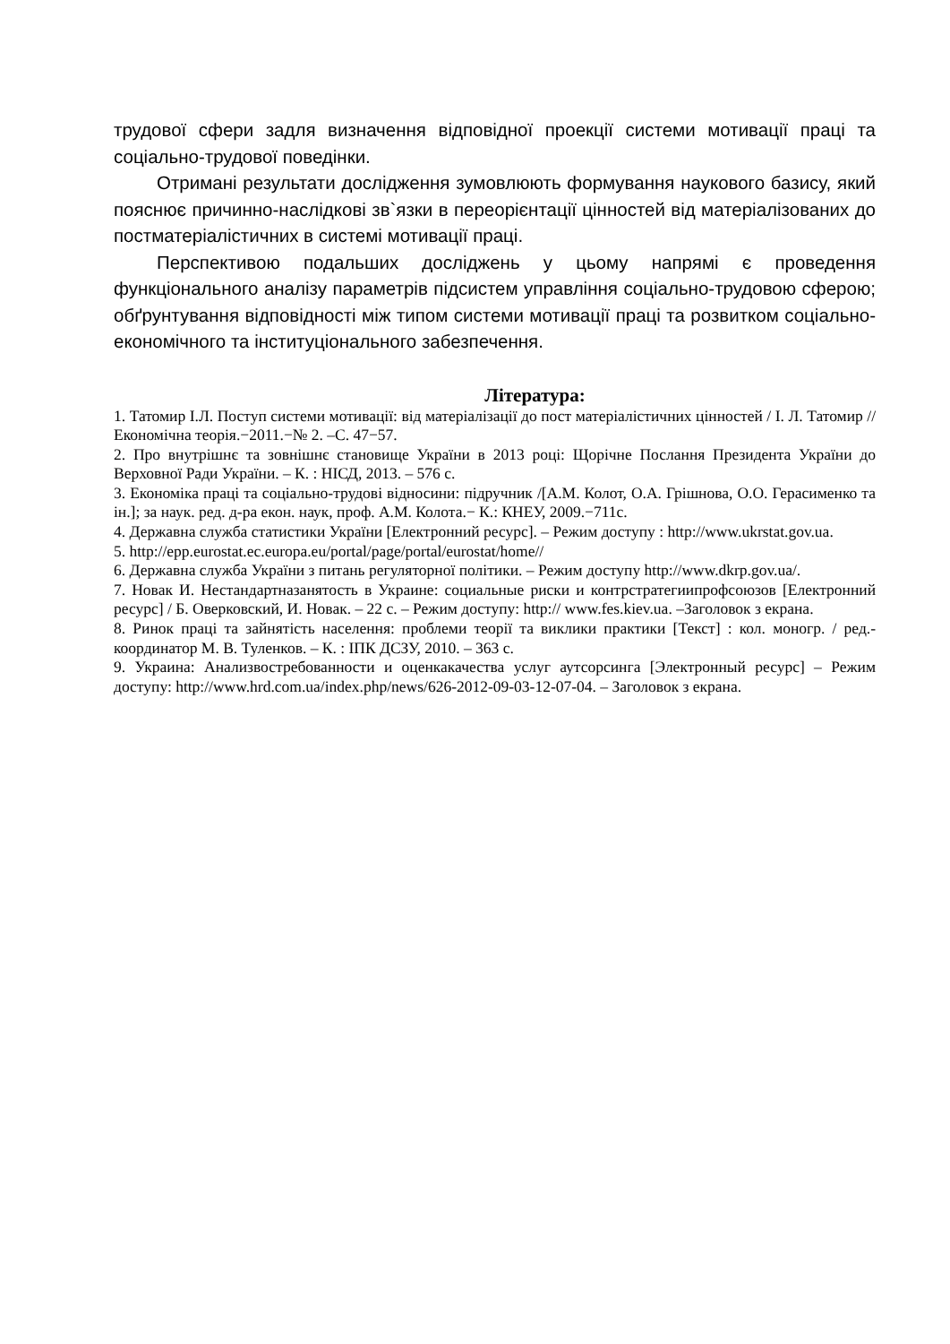трудової сфери задля визначення відповідної проекції системи мотивації праці та соціально-трудової поведінки.
Отримані результати дослідження зумовлюють формування наукового базису, який пояснює причинно-наслідкові зв`язки в переорієнтації цінностей від матеріалізованих до постматеріалістичних в системі мотивації праці.
Перспективою подальших досліджень у цьому напрямі є проведення функціонального аналізу параметрів підсистем управління соціально-трудовою сферою; обґрунтування відповідності між типом системи мотивації праці та розвитком соціально-економічного та інституціонального забезпечення.
Література:
1. Татомир І.Л. Поступ системи мотивації: від матеріалізації до пост матеріалістичних цінностей / І. Л. Татомир // Економічна теорія.−2011.−№ 2. –С. 47−57.
2. Про внутрішнє та зовнішнє становище України в 2013 році: Щорічне Послання Президента України до Верховної Ради України. – К. : НІСД, 2013. – 576 с.
3. Економіка праці та соціально-трудові відносини: підручник /[А.М. Колот, О.А. Грішнова, О.О. Герасименко та ін.]; за наук. ред. д-ра екон. наук, проф. А.М. Колота.− К.: КНЕУ, 2009.−711с.
4. Державна служба статистики України [Електронний ресурс]. – Режим доступу : http://www.ukrstat.gov.ua.
5. http://epp.eurostat.ec.europa.eu/portal/page/portal/eurostat/home//
6. Державна служба України з питань регуляторної політики. – Режим доступу http://www.dkrp.gov.ua/.
7. Новак И. Нестандартназанятость в Украине: социальные риски и контрстратегиипрофсоюзов [Електронний ресурс] / Б. Оверковский, И. Новак. – 22 с. – Режим доступу: http:// www.fes.kiev.ua. –Заголовок з екрана.
8. Ринок праці та зайнятість населення: проблеми теорії та виклики практики [Текст] : кол. моногр. / ред.-координатор М. В. Туленков. – К. : ІПК ДСЗУ, 2010. – 363 с.
9. Украина: Анализвостребованности и оценкакачества услуг аутсорсинга [Электронный ресурс] – Режим доступу: http://www.hrd.com.ua/index.php/news/626-2012-09-03-12-07-04. – Заголовок з екрана.